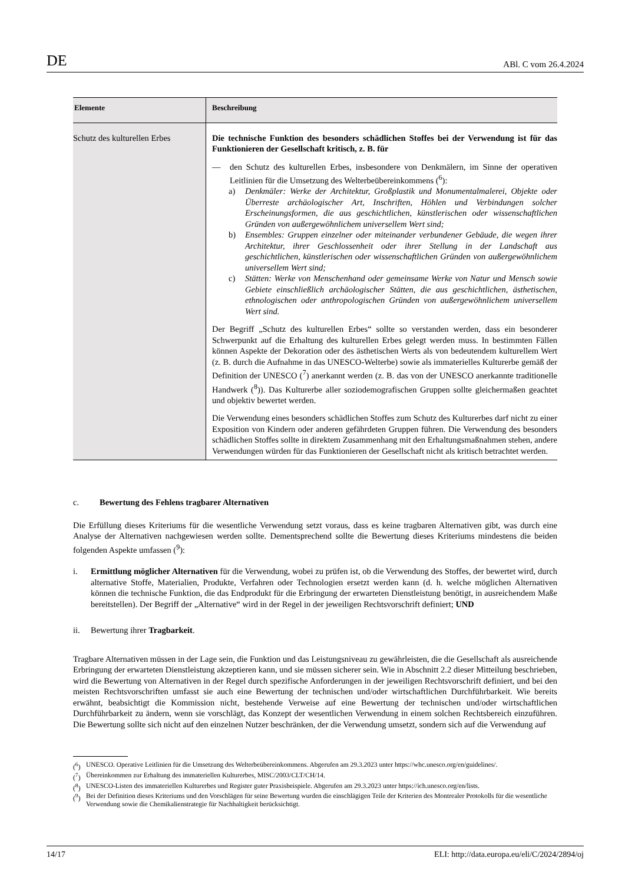DE ABl. C vom 26.4.2024
| Elemente | Beschreibung |
| --- | --- |
| Schutz des kulturellen Erbes | Die technische Funktion des besonders schädlichen Stoffes bei der Verwendung ist für das Funktionieren der Gesellschaft kritisch, z. B. für — den Schutz des kulturellen Erbes, insbesondere von Denkmälern, im Sinne der operativen Leitlinien für die Umsetzung des Welterbeübereinkommens (<sup>6</sup>): a) Denkmäler: Werke der Architektur, Großplastik und Monumentalmalerei, Objekte oder Überreste archäologischer Art, Inschriften, Höhlen und Verbindungen solcher Erscheinungsformen, die aus geschichtlichen, künstlerischen oder wissenschaftlichen Gründen von außergewöhnlichem universellem Wert sind; b) Ensembles: Gruppen einzelner oder miteinander verbundener Gebäude, die wegen ihrer Architektur, ihrer Geschlossenheit oder ihrer Stellung in der Landschaft aus geschichtlichen, künstlerischen oder wissenschaftlichen Gründen von außergewöhnlichem universellem Wert sind; c) Stätten: Werke von Menschenhand oder gemeinsame Werke von Natur und Mensch sowie Gebiete einschließlich archäologischer Stätten, die aus geschichtlichen, ästhetischen, ethnologischen oder anthropologischen Gründen von außergewöhnlichem universellem Wert sind. Der Begriff „Schutz des kulturellen Erbes“ sollte so verstanden werden, dass ein besonderer Schwerpunkt auf die Erhaltung des kulturellen Erbes gelegt werden muss. In bestimmten Fällen können Aspekte der Dekoration oder des ästhetischen Werts als von bedeutendem kulturellem Wert (z. B. durch die Aufnahme in das UNESCO-Welterbe) sowie als immaterielles Kulturerbe gemäß der Definition der UNESCO (<sup>7</sup>) anerkannt werden (z. B. das von der UNESCO anerkannte traditionelle Handwerk (<sup>8</sup>)). Das Kulturerbe aller soziodemografischen Gruppen sollte gleichermaßen geachtet und objektiv bewertet werden. Die Verwendung eines besonders schädlichen Stoffes zum Schutz des Kulturerbes darf nicht zu einer Exposition von Kindern oder anderen gefährdeten Gruppen führen. Die Verwendung des besonders schädlichen Stoffes sollte in direktem Zusammenhang mit den Erhaltungsmaßnahmen stehen, andere Verwendungen würden für das Funktionieren der Gesellschaft nicht als kritisch betrachtet werden. |
c. Bewertung des Fehlens tragbarer Alternativen
Die Erfüllung dieses Kriteriums für die wesentliche Verwendung setzt voraus, dass es keine tragbaren Alternativen gibt, was durch eine Analyse der Alternativen nachgewiesen werden sollte. Dementsprechend sollte die Bewertung dieses Kriteriums mindestens die beiden folgenden Aspekte umfassen (<sup>9</sup>):
i. Ermittlung möglicher Alternativen für die Verwendung, wobei zu prüfen ist, ob die Verwendung des Stoffes, der bewertet wird, durch alternative Stoffe, Materialien, Produkte, Verfahren oder Technologien ersetzt werden kann (d. h. welche möglichen Alternativen können die technische Funktion, die das Endprodukt für die Erbringung der erwarteten Dienstleistung benötigt, in ausreichendem Maße bereitstellen). Der Begriff der „Alternative“ wird in der Regel in der jeweiligen Rechtsvorschrift definiert; UND
ii. Bewertung ihrer Tragbarkeit.
Tragbare Alternativen müssen in der Lage sein, die Funktion und das Leistungsniveau zu gewährleisten, die die Gesellschaft als ausreichende Erbringung der erwarteten Dienstleistung akzeptieren kann, und sie müssen sicherer sein. Wie in Abschnitt 2.2 dieser Mitteilung beschrieben, wird die Bewertung von Alternativen in der Regel durch spezifische Anforderungen in der jeweiligen Rechtsvorschrift definiert, und bei den meisten Rechtsvorschriften umfasst sie auch eine Bewertung der technischen und/oder wirtschaftlichen Durchführbarkeit. Wie bereits erwähnt, beabsichtigt die Kommission nicht, bestehende Verweise auf eine Bewertung der technischen und/oder wirtschaftlichen Durchführbarkeit zu ändern, wenn sie vorschlägt, das Konzept der wesentlichen Verwendung in einem solchen Rechtsbereich einzuführen. Die Bewertung sollte sich nicht auf den einzelnen Nutzer beschränken, der die Verwendung umsetzt, sondern sich auf die Verwendung auf
(<sup>6</sup>) UNESCO. Operative Leitlinien für die Umsetzung des Welterbeübereinkommens. Abgerufen am 29.3.2023 unter https://whc.unesco.org/en/guidelines/.
(<sup>7</sup>) Übereinkommen zur Erhaltung des immateriellen Kulturerbes, MISC/2003/CLT/CH/14.
(<sup>8</sup>) UNESCO-Listen des immateriellen Kulturerbes und Register guter Praxisbeispiele. Abgerufen am 29.3.2023 unter https://ich.unesco.org/en/lists.
(<sup>9</sup>) Bei der Definition dieses Kriteriums und den Vorschlägen für seine Bewertung wurden die einschlägigen Teile der Kriterien des Montrealer Protokolls für die wesentliche Verwendung sowie die Chemikalienstrategie für Nachhaltigkeit berücksichtigt.
14/17 ELI: http://data.europa.eu/eli/C/2024/2894/oj